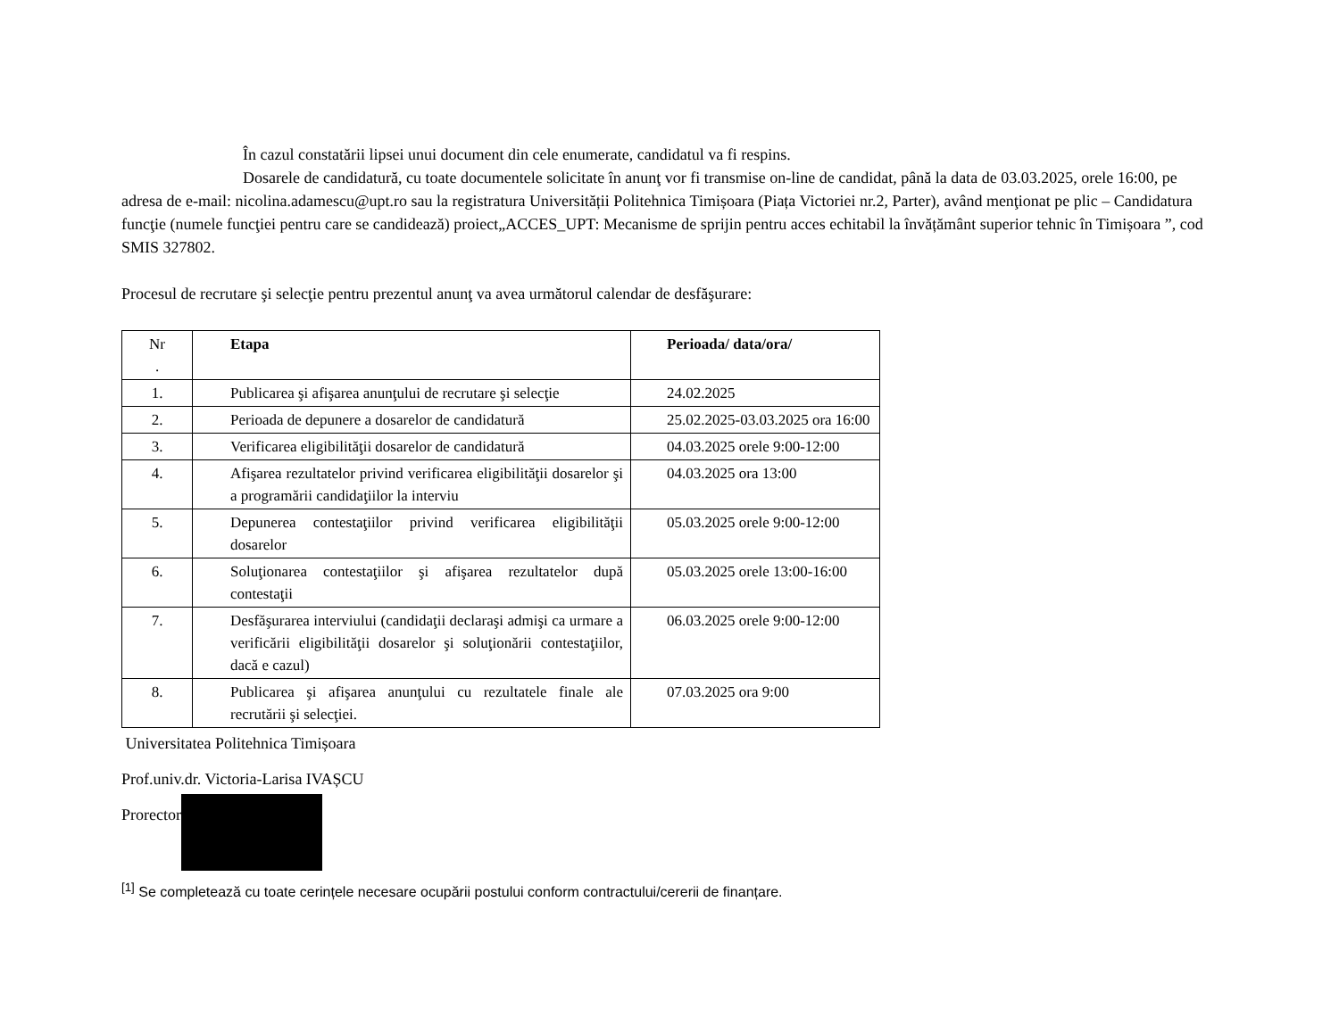În cazul constatării lipsei unui document din cele enumerate, candidatul va fi respins.
Dosarele de candidatură, cu toate documentele solicitate în anunţ vor fi transmise on-line de candidat, până la data de 03.03.2025, orele 16:00, pe adresa de e-mail: nicolina.adamescu@upt.ro sau la registratura Universității Politehnica Timișoara (Piața Victoriei nr.2, Parter), având menţionat pe plic – Candidatura funcţie (numele funcţiei pentru care se candidează) proiect„ACCES_UPT: Mecanisme de sprijin pentru acces echitabil la învățământ superior tehnic în Timișoara ”, cod SMIS 327802.
Procesul de recrutare şi selecţie pentru prezentul anunţ va avea următorul calendar de desfăşurare:
| Nr . | Etapa | Perioada/ data/ora/ |
| --- | --- | --- |
| 1. | Publicarea şi afişarea anunţului de recrutare şi selecţie | 24.02.2025 |
| 2. | Perioada de depunere a dosarelor de candidatură | 25.02.2025-03.03.2025 ora 16:00 |
| 3. | Verificarea eligibilităţii dosarelor de candidatură | 04.03.2025 orele 9:00-12:00 |
| 4. | Afişarea rezultatelor privind verificarea eligibilităţii dosarelor şi a programării candidaţiilor la interviu | 04.03.2025 ora 13:00 |
| 5. | Depunerea contestaţiilor privind verificarea eligibilităţii dosarelor | 05.03.2025 orele 9:00-12:00 |
| 6. | Soluţionarea contestaţiilor şi afişarea rezultatelor după contestaţii | 05.03.2025 orele 13:00-16:00 |
| 7. | Desfăşurarea interviului (candidaţii declaraşi admişi ca urmare a verificării eligibilităţii dosarelor şi soluţionării contestaţiilor, dacă e cazul) | 06.03.2025 orele 9:00-12:00 |
| 8. | Publicarea şi afişarea anunţului cu rezultatele finale ale recrutării şi selecţiei. | 07.03.2025 ora 9:00 |
Universitatea Politehnica Timișoara
Prof.univ.dr. Victoria-Larisa IVAȘCU
Prorector
<sup>[1]</sup> Se completează cu toate cerințele necesare ocupării postului conform contractului/cererii de finanțare.